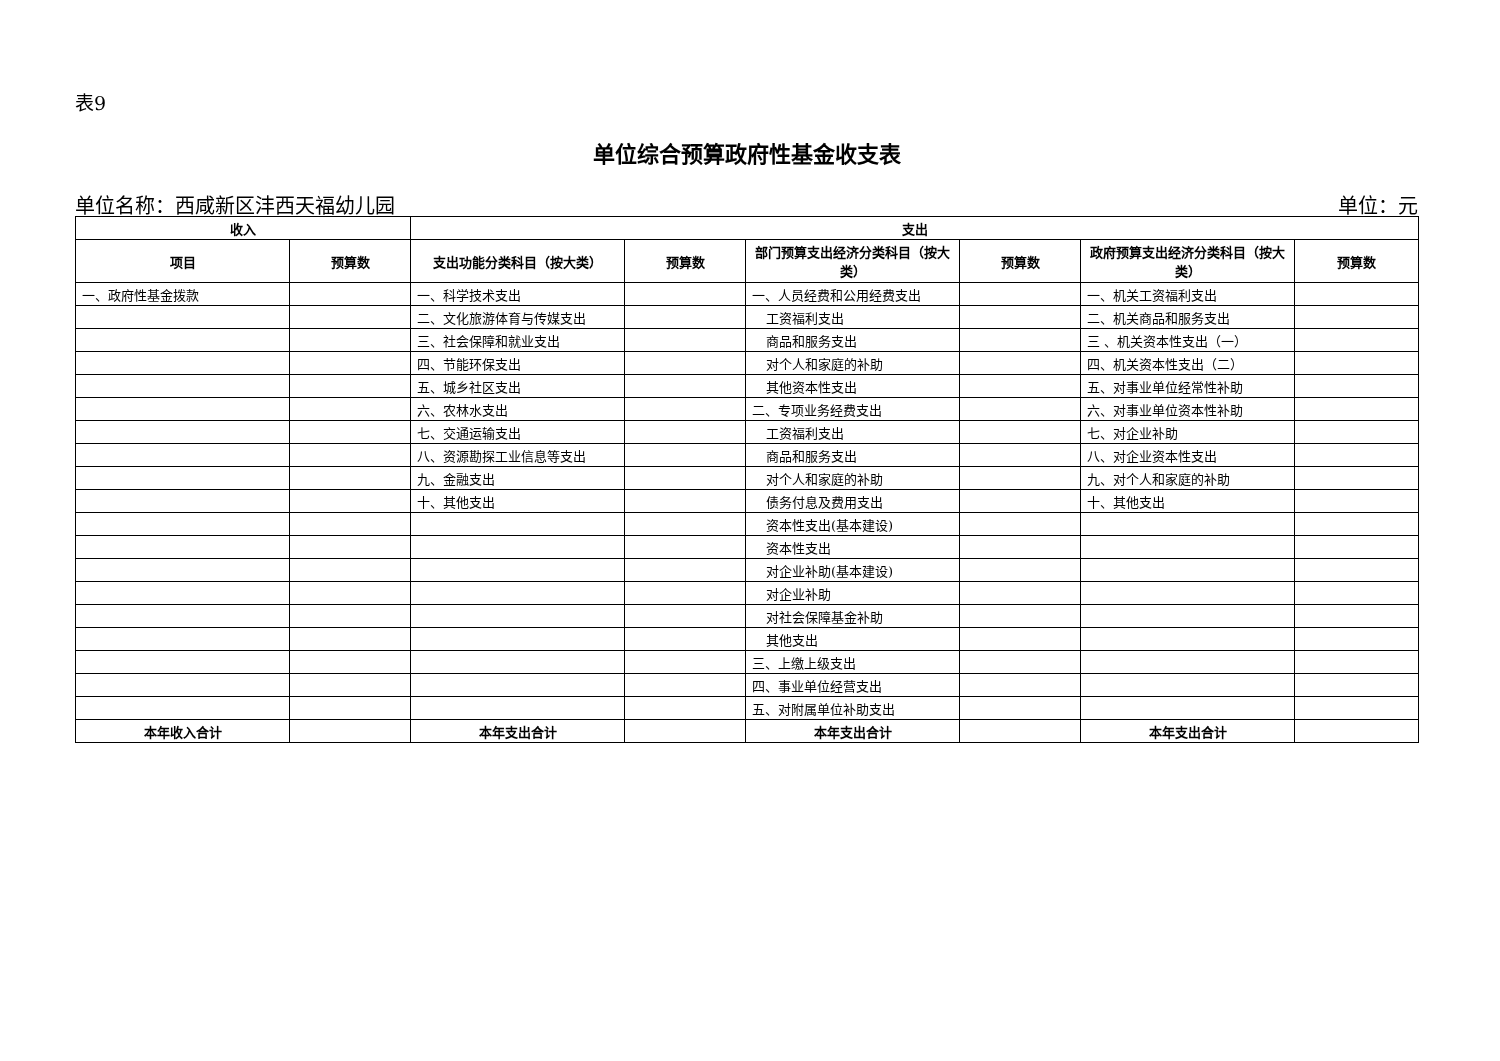表9
单位综合预算政府性基金收支表
单位名称：西咸新区沣西天福幼儿园 单位：元
| 收入 | | 支出 | | | | | |
| --- | --- | --- | --- | --- | --- | --- | --- |
| 项目 | 预算数 | 支出功能分类科目（按大类） | 预算数 | 部门预算支出经济分类科目（按大类） | 预算数 | 政府预算支出经济分类科目（按大类） | 预算数 |
| 一、政府性基金拨款 | | 一、科学技术支出 | | 一、人员经费和公用经费支出 | | 一、机关工资福利支出 | |
| | | 二、文化旅游体育与传媒支出 | | 工资福利支出 | | 二、机关商品和服务支出 | |
| | | 三、社会保障和就业支出 | | 商品和服务支出 | | 三 、机关资本性支出（一） | |
| | | 四、节能环保支出 | | 对个人和家庭的补助 | | 四、机关资本性支出（二） | |
| | | 五、城乡社区支出 | | 其他资本性支出 | | 五、对事业单位经常性补助 | |
| | | 六、农林水支出 | | 二、专项业务经费支出 | | 六、对事业单位资本性补助 | |
| | | 七、交通运输支出 | | 工资福利支出 | | 七、对企业补助 | |
| | | 八、资源勘探工业信息等支出 | | 商品和服务支出 | | 八、对企业资本性支出 | |
| | | 九、金融支出 | | 对个人和家庭的补助 | | 九、对个人和家庭的补助 | |
| | | 十、其他支出 | | 债务付息及费用支出 | | 十、其他支出 | |
| | | | | 资本性支出(基本建设) | | | |
| | | | | 资本性支出 | | | |
| | | | | 对企业补助(基本建设) | | | |
| | | | | 对企业补助 | | | |
| | | | | 对社会保障基金补助 | | | |
| | | | | 其他支出 | | | |
| | | | | 三、上缴上级支出 | | | |
| | | | | 四、事业单位经营支出 | | | |
| | | | | 五、对附属单位补助支出 | | | |
| 本年收入合计 | | 本年支出合计 | | 本年支出合计 | | 本年支出合计 | |